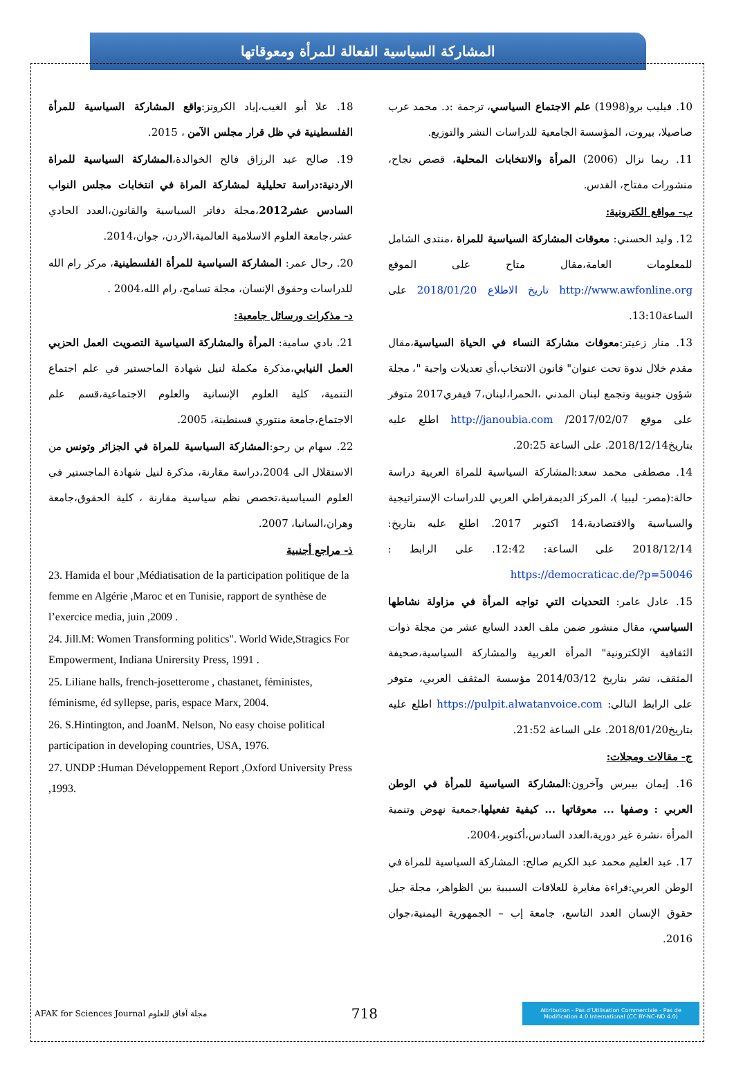المشاركة السياسية الفعالة للمرأة ومعوقاتها
10. فيليب برو(1998) علم الاجتماع السياسي، ترجمة :د. محمد عرب صاصيلا، بيروت، المؤسسة الجامعية للدراسات النشر والتوزيع.
11. ريما نزال (2006) المرأة والانتخابات المحلية، قصص نجاح، منشورات مفتاح، القدس.
ب- مواقع الكترونية:
12. وليد الحسني: معوقات المشاركة السياسية للمراة ،منتدى الشامل للمعلومات العامة،مقال متاح على الموقع http://www.awfonline.org تاريخ الاطلاع 2018/01/20 على الساعة13:10.
13. منار زعيتر:معوقات مشاركة النساء في الحياة السياسية،مقال مقدم خلال ندوة تحت عنوان" قانون الانتخاب،أي تعديلات واجبة "، مجلة شؤون جنوبية وتجمع لبنان المدني ،الحمرا،لبنان،7 فيفري2017 متوفر على موقع 2017/02/07/ http://janoubia.com اطلع عليه بتاريخ2018/12/14. على الساعة 20:25.
14. مصطفى محمد سعد:المشاركة السياسية للمراة العربية دراسة حالة:(مصر- ليبيا )، المركز الديمقراطي العربي للدراسات الإستراتيجية والسياسية والاقتصادية،14 اكتوبر 2017. اطلع عليه بتاريخ: 2018/12/14 على الساعة: 12:42. على الرابط : https://democraticac.de/?p=50046
15. عادل عامر: التحديات التي تواجه المرأة في مزاولة نشاطها السياسي، مقال منشور ضمن ملف العدد السابع عشر من مجلة ذوات الثقافية الإلكترونية" المرأة العربية والمشاركة السياسية،صحيفة المثقف، نشر بتاريخ 2014/03/12 مؤسسة المثقف العربي، متوفر على الرابط التالي: https://pulpit.alwatanvoice.com اطلع عليه بتاريخ2018/01/20. على الساعة 21:52.
ج- مقالات ومجلات:
16. إيمان بيبرس وآخرون:المشاركة السياسية للمرأة في الوطن العربي : وصفها ... معوقاتها ... كيفية تفعيلها،جمعية نهوض وتنمية المرأة ،نشرة غير دورية،العدد السادس،أكتوبر،2004.
17. عبد العليم محمد عبد الكريم صالح: المشاركة السياسية للمراة في الوطن العربي:قراءة مغايرة للعلاقات السببية بين الظواهر، مجلة جيل حقوق الإنسان العدد التاسع، جامعة إب – الجمهورية اليمنية،جوان 2016.
18. علا أبو الغيب،إياد الكرونز:واقع المشاركة السياسية للمرأة الفلسطينية في ظل قرار مجلس الآمن ، 2015.
19. صالح عبد الرزاق فالح الخوالدة،المشاركة السياسية للمراة الاردنية:دراسة تحليلية لمشاركة المراة في انتخابات مجلس النواب السادس عشر2012،مجلة دفاتر السياسية والقانون،العدد الحادي عشر،جامعة العلوم الاسلامية العالمية،الاردن، جوان،2014.
20. رحال عمر: المشاركة السياسية للمرأة الفلسطينية، مركز رام الله للدراسات وحقوق الإنسان، مجلة تسامح، رام الله،2004 .
د- مذكرات ورسائل جامعية:
21. بادي سامية: المرأة والمشاركة السياسية التصويت العمل الحزبي العمل النيابي،مذكرة مكملة لنيل شهادة الماجستير في علم اجتماع التنمية، كلية العلوم الإنسانية والعلوم الاجتماعية،قسم علم الاجتماع،جامعة منتوري قسنطينة، 2005.
22. سهام بن رحو:المشاركة السياسية للمراة في الجزائر وتونس من الاستقلال الى 2004،دراسة مقارنة، مذكرة لنيل شهادة الماجستير في العلوم السياسية،تخصص نظم سياسية مقارنة ، كلية الحقوق،جامعة وهران،السانيا، 2007.
ذ- مراجع أجنبية
23. Hamida el bour ,Médiatisation de la participation politique de la femme en Algérie ,Maroc et en Tunisie, rapport de synthèse de l’exercice media, juin ,2009 .
24. Jill.M: Women Transforming politics". World Wide,Stragics For Empowerment, Indiana Unirersity Press, 1991 .
25. Liliane halls, french-josetterome , chastanet, féministes, féminisme, éd syllepse, paris, espace Marx, 2004.
26. S.Hintington, and JoanM. Nelson, No easy choise political participation in developing countries, USA, 1976.
27. UNDP :Human Développement Report ,Oxford University Press ,1993.
AFAK for Sciences Journal مجلة آفاق للعلوم
718
Attribution - Pas d’Utilisation Commerciale - Pas de Modification 4.0 International (CC BY-NC-ND 4.0)